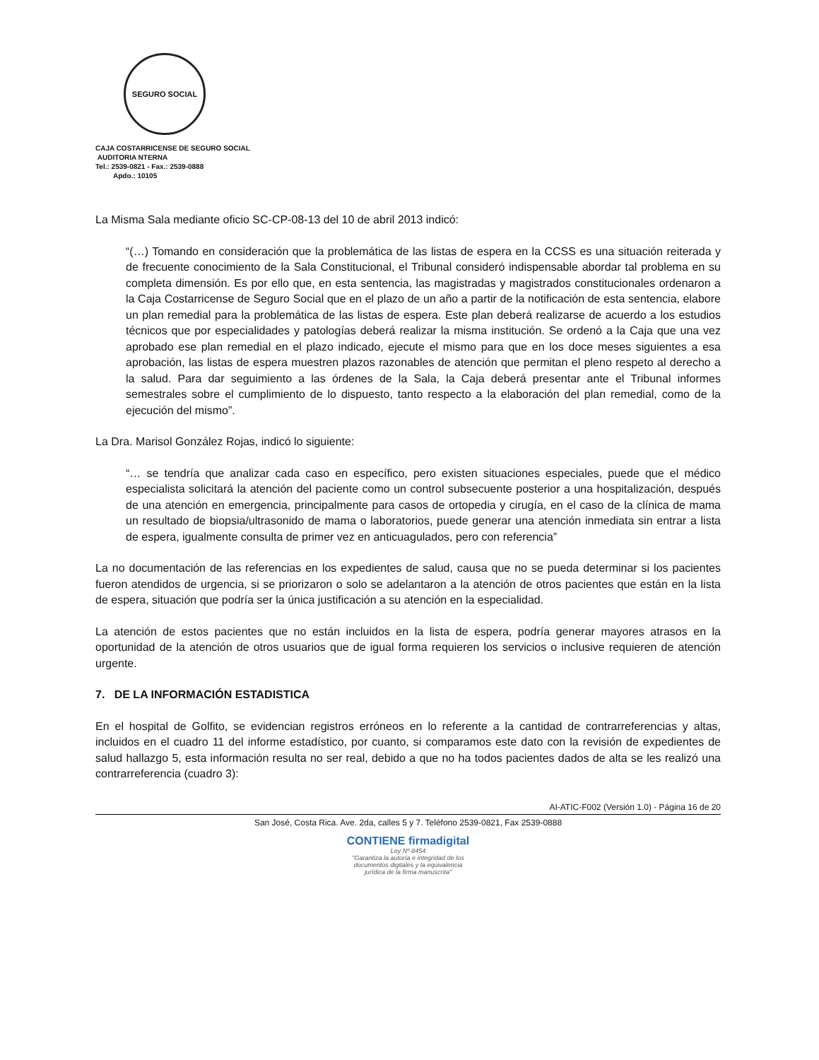SEGURO SOCIAL
CAJA COSTARRICENSE DE SEGURO SOCIAL
AUDITORIA NTERNA
Tel.: 2539-0821 - Fax.: 2539-0888
Apdo.: 10105
La Misma Sala mediante oficio SC-CP-08-13 del 10 de abril 2013 indicó:
“(…) Tomando en consideración que la problemática de las listas de espera en la CCSS es una situación reiterada y de frecuente conocimiento de la Sala Constitucional, el Tribunal consideró indispensable abordar tal problema en su completa dimensión. Es por ello que, en esta sentencia, las magistradas y magistrados constitucionales ordenaron a la Caja Costarricense de Seguro Social que en el plazo de un año a partir de la notificación de esta sentencia, elabore un plan remedial para la problemática de las listas de espera. Este plan deberá realizarse de acuerdo a los estudios técnicos que por especialidades y patologías deberá realizar la misma institución. Se ordenó a la Caja que una vez aprobado ese plan remedial en el plazo indicado, ejecute el mismo para que en los doce meses siguientes a esa aprobación, las listas de espera muestren plazos razonables de atención que permitan el pleno respeto al derecho a la salud. Para dar seguimiento a las órdenes de la Sala, la Caja deberá presentar ante el Tribunal informes semestrales sobre el cumplimiento de lo dispuesto, tanto respecto a la elaboración del plan remedial, como de la ejecución del mismo”.
La Dra. Marisol González Rojas, indicó lo siguiente:
“… se tendría que analizar cada caso en específico, pero existen situaciones especiales, puede que el médico especialista solicitará la atención del paciente como un control subsecuente posterior a una hospitalización, después de una atención en emergencia, principalmente para casos de ortopedia y cirugía, en el caso de la clínica de mama un resultado de biopsia/ultrasonido de mama o laboratorios, puede generar una atención inmediata sin entrar a lista de espera, igualmente consulta de primer vez en anticuagulados, pero con referencia”
La no documentación de las referencias en los expedientes de salud, causa que no se pueda determinar si los pacientes fueron atendidos de urgencia, si se priorizaron o solo se adelantaron a la atención de otros pacientes que están en la lista de espera, situación que podría ser la única justificación a su atención en la especialidad.
La atención de estos pacientes que no están incluidos en la lista de espera, podría generar mayores atrasos en la oportunidad de la atención de otros usuarios que de igual forma requieren los servicios o inclusive requieren de atención urgente.
7. DE LA INFORMACIÓN ESTADISTICA
En el hospital de Golfito, se evidencian registros erróneos en lo referente a la cantidad de contrarreferencias y altas, incluidos en el cuadro 11 del informe estadístico, por cuanto, si comparamos este dato con la revisión de expedientes de salud hallazgo 5, esta información resulta no ser real, debido a que no ha todos pacientes dados de alta se les realizó una contrarreferencia (cuadro 3):
AI-ATIC-F002 (Versión 1.0) - Página 16 de 20
San José, Costa Rica. Ave. 2da, calles 5 y 7. Teléfono 2539-0821, Fax 2539-0888
CONTIENE firmadigital
Ley Nº 8454
"Garantiza la autoría e integridad de los documentos digitales y la equivalencia jurídica de la firma manuscrita"